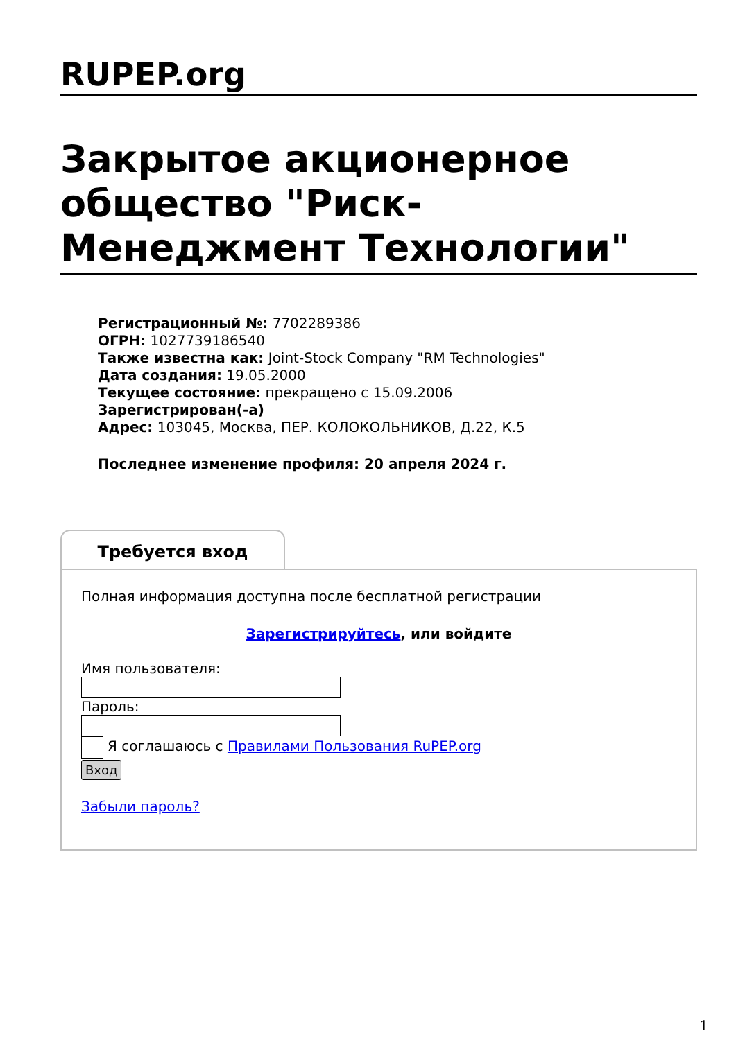RUPEP.org
Закрытое акционерное общество "Риск-Менеджмент Технологии"
Регистрационный №: 7702289386
ОГРН: 1027739186540
Также известна как: Joint-Stock Company "RM Technologies"
Дата создания: 19.05.2000
Текущее состояние: прекращено с 15.09.2006
Зарегистрирован(-а)
Адрес: 103045, Москва, ПЕР. КОЛОКОЛЬНИКОВ, Д.22, К.5
Последнее изменение профиля: 20 апреля 2024 г.
Требуется вход
Полная информация доступна после бесплатной регистрации
Зарегистрируйтесь, или войдите
Имя пользователя:
Пароль:
Я соглашаюсь с Правилами Пользования RuPEP.org
Вход
Забыли пароль?
1